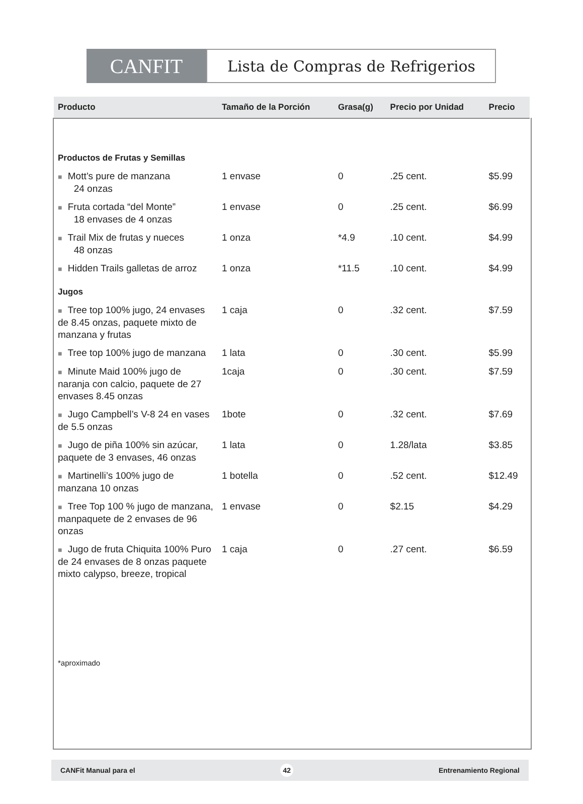CANFIT
Lista de Compras de Refrigerios
| Producto | Tamaño de la Porción | Grasa(g) | Precio por Unidad | Precio |
| --- | --- | --- | --- | --- |
| Productos de Frutas y Semillas | | | | |
| ■ Mott’s pure de manzana 24 onzas | 1 envase | 0 | .25 cent. | $5.99 |
| ■ Fruta cortada “del Monte” 18 envases de 4 onzas | 1 envase | 0 | .25 cent. | $6.99 |
| ■ Trail Mix de frutas y nueces 48 onzas | 1 onza | *4.9 | .10 cent. | $4.99 |
| ■ Hidden Trails galletas de arroz | 1 onza | *11.5 | .10 cent. | $4.99 |
| Jugos | | | | |
| ■ Tree top 100% jugo, 24 envases de 8.45 onzas, paquete mixto de manzana y frutas | 1 caja | 0 | .32 cent. | $7.59 |
| ■ Tree top 100% jugo de manzana | 1 lata | 0 | .30 cent. | $5.99 |
| ■ Minute Maid 100% jugo de naranja con calcio, paquete de 27 envases 8.45 onzas | 1caja | 0 | .30 cent. | $7.59 |
| ■ Jugo Campbell’s V-8 24 en vases de 5.5 onzas | 1bote | 0 | .32 cent. | $7.69 |
| ■ Jugo de piña 100% sin azúcar, paquete de 3 envases, 46 onzas | 1 lata | 0 | 1.28/lata | $3.85 |
| ■ Martinelli’s 100% jugo de manzana 10 onzas | 1 botella | 0 | .52 cent. | $12.49 |
| ■ Tree Top 100 % jugo de manzana, manpaquete de 2 envases de 96 onzas | 1 envase | 0 | $2.15 | $4.29 |
| ■ Jugo de fruta Chiquita 100% Puro de 24 envases de 8 onzas paquete mixto calypso, breeze, tropical | 1 caja | 0 | .27 cent. | $6.59 |
*aproximado
CANFit Manual para el 42 Entrenamiento Regional